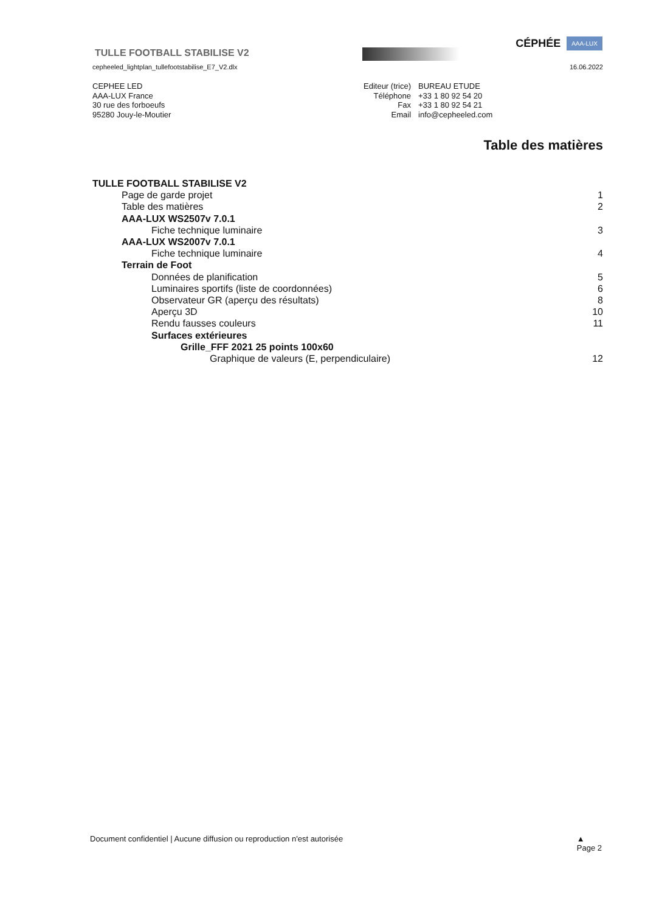CÉPHÉE AAA-LUX
TULLE FOOTBALL STABILISE V2
cepheeled_lightplan_tullefootstabilise_E7_V2.dlx 16.06.2022
CEPHEE LED
AAA-LUX France
30 rue des forboeufs
95280 Jouy-le-Moutier
| Editeur (trice) | BUREAU ETUDE |
| Téléphone | +33 1 80 92 54 20 |
| Fax | +33 1 80 92 54 21 |
| Email | info@cepheeled.com |
Table des matières
TULLE FOOTBALL STABILISE V2
Page de garde projet 1
Table des matières 2
AAA-LUX WS2507v 7.0.1
Fiche technique luminaire 3
AAA-LUX WS2007v 7.0.1
Fiche technique luminaire 4
Terrain de Foot
Données de planification 5
Luminaires sportifs (liste de coordonnées) 6
Observateur GR (aperçu des résultats) 8
Aperçu 3D 10
Rendu fausses couleurs 11
Surfaces extérieures
Grille_FFF 2021 25 points 100x60
Graphique de valeurs (E, perpendiculaire) 12
Document confidentiel | Aucune diffusion ou reproduction n'est autorisée ▲
Page 2